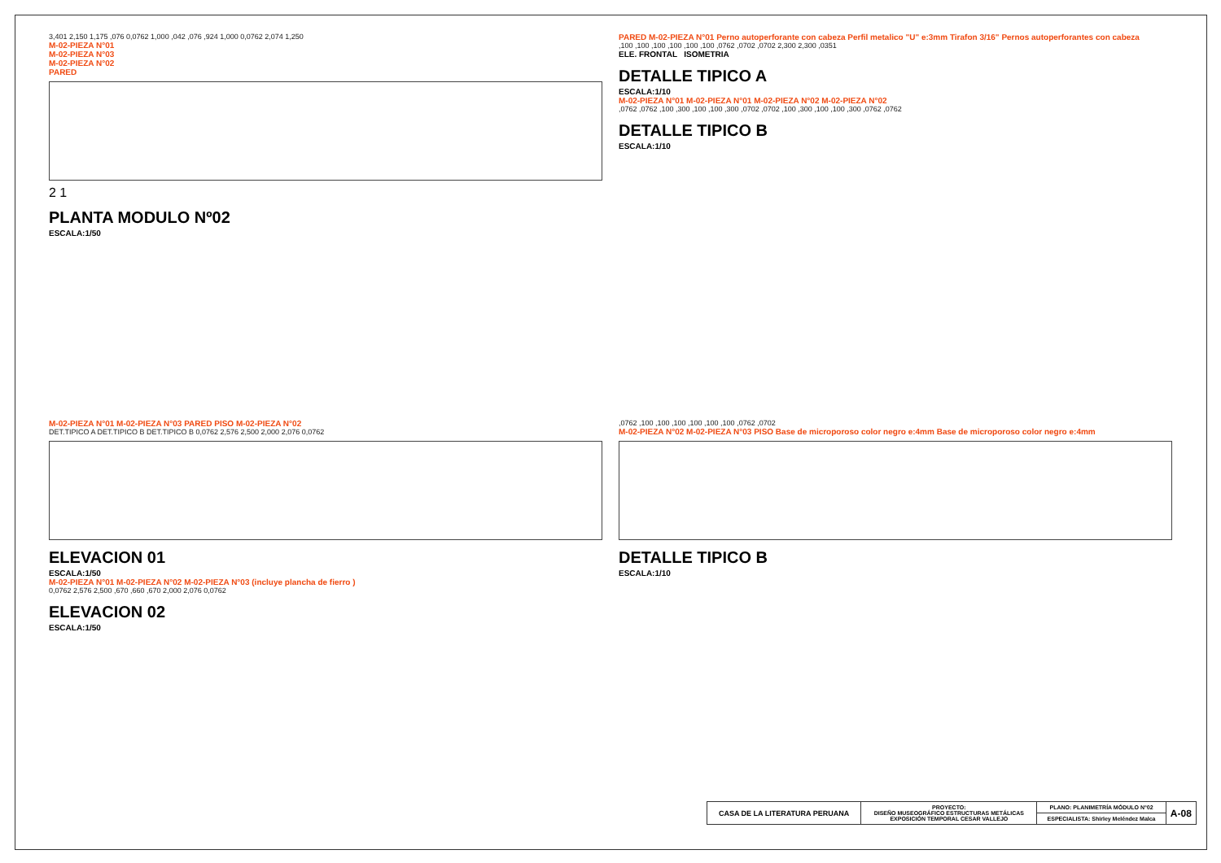3,401 2,150 1,175 ,076 0,0762 1,000 ,042 ,076 ,924 1,000 0,0762 2,074 1,250
M-02-PIEZA N°01
M-02-PIEZA N°03
M-02-PIEZA N°02
PARED
2 1
PLANTA MODULO Nº02
ESCALA:1/50
PARED M-02-PIEZA N°01 Perno autoperforante con cabeza Perfil metalico "U" e:3mm Tirafon 3/16" Pernos autoperforantes con cabeza
,100 ,100 ,100 ,100 ,100 ,100 ,0762 ,0702 ,0702 2,300 2,300 ,0351
ELE. FRONTAL ISOMETRIA
DETALLE TIPICO A
ESCALA:1/10
M-02-PIEZA N°01 M-02-PIEZA N°01 M-02-PIEZA N°02 M-02-PIEZA N°02
,0762 ,0762 ,100 ,300 ,100 ,100 ,300 ,0702 ,0702 ,100 ,300 ,100 ,100 ,300 ,0762 ,0762
DETALLE TIPICO B
ESCALA:1/10
M-02-PIEZA N°01 M-02-PIEZA N°03 PARED PISO M-02-PIEZA N°02
DET.TIPICO A DET.TIPICO B DET.TIPICO B 0,0762 2,576 2,500 2,000 2,076 0,0762
ELEVACION 01
ESCALA:1/50
M-02-PIEZA N°01 M-02-PIEZA N°02 M-02-PIEZA N°03 (incluye plancha de fierro )
0,0762 2,576 2,500 ,670 ,660 ,670 2,000 2,076 0,0762
ELEVACION 02
ESCALA:1/50
,0762 ,100 ,100 ,100 ,100 ,100 ,100 ,0762 ,0702
M-02-PIEZA N°02 M-02-PIEZA N°03 PISO Base de microporoso color negro e:4mm Base de microporoso color negro e:4mm
DETALLE TIPICO B
ESCALA:1/10
| CASA DE LA LITERATURA PERUANA | PROYECTO: DISEÑO MUSEOGRÁFICO ESTRUCTURAS METÁLICAS EXPOSICIÓN TEMPORAL CESAR VALLEJO | PLANO: PLANIMETRÍA MÓDULO N°02 | A-08 |
| | | ESPECIALISTA: Shirley Meléndez Malca | |